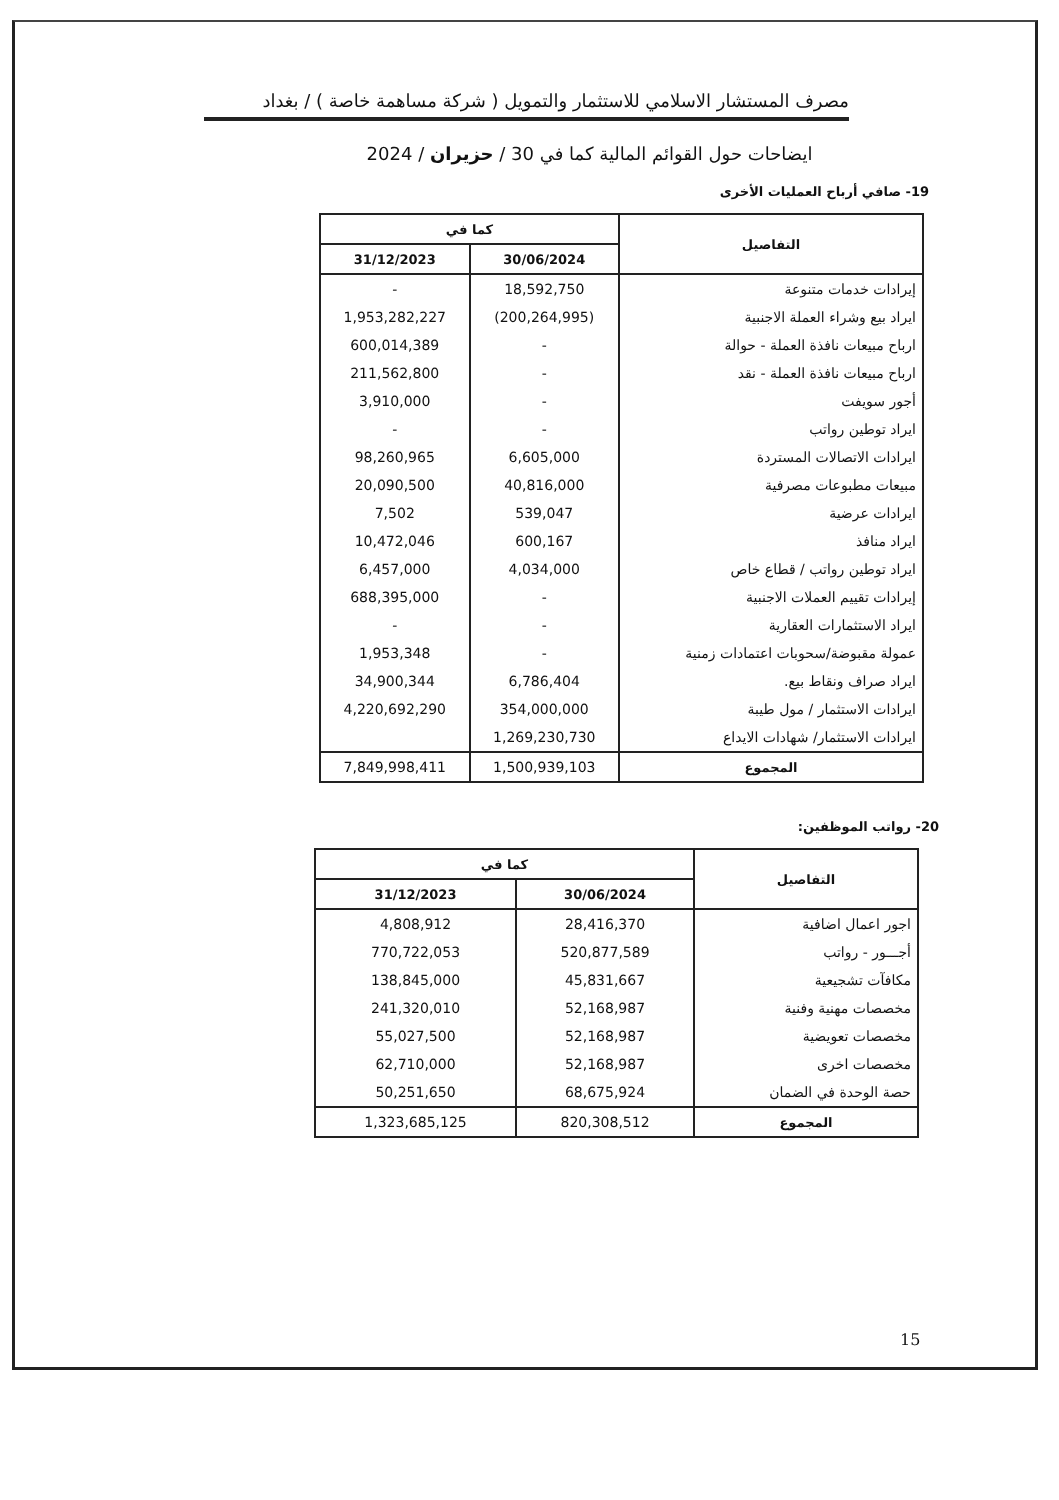مصرف المستشار الاسلامي للاستثمار والتمويل ( شركة مساهمة خاصة ) / بغداد
ايضاحات حول القوائم المالية كما في 30 / حزيران / 2024
19- صافي أرباح العمليات الأخرى
| التفاصيل | كما في | |
| --- | --- | --- |
| | 30/06/2024 | 31/12/2023 |
| إيرادات خدمات متنوعة | 18,592,750 | - |
| ايراد بيع وشراء العملة الاجنبية | (200,264,995) | 1,953,282,227 |
| ارباح مبيعات نافذة العملة - حوالة | - | 600,014,389 |
| ارباح مبيعات نافذة العملة - نقد | - | 211,562,800 |
| أجور سويفت | - | 3,910,000 |
| ايراد توطين رواتب | - | - |
| ايرادات الاتصالات المستردة | 6,605,000 | 98,260,965 |
| مبيعات مطبوعات مصرفية | 40,816,000 | 20,090,500 |
| ايرادات عرضية | 539,047 | 7,502 |
| ايراد منافذ | 600,167 | 10,472,046 |
| ايراد توطين رواتب / قطاع خاص | 4,034,000 | 6,457,000 |
| إيرادات تقييم العملات الاجنبية | - | 688,395,000 |
| ايراد الاستثمارات العقارية | - | - |
| عمولة مقبوضة/سحوبات اعتمادات زمنية | - | 1,953,348 |
| ايراد صراف ونقاط بيع. | 6,786,404 | 34,900,344 |
| ايرادات الاستثمار / مول طيبة | 354,000,000 | 4,220,692,290 |
| ايرادات الاستثمار/ شهادات الايداع | 1,269,230,730 | |
| المجموع | 1,500,939,103 | 7,849,998,411 |
20- رواتب الموظفين:
| التفاصيل | كما في | |
| --- | --- | --- |
| | 30/06/2024 | 31/12/2023 |
| اجور اعمال اضافية | 28,416,370 | 4,808,912 |
| أجـــور - رواتب | 520,877,589 | 770,722,053 |
| مكافآت تشجيعية | 45,831,667 | 138,845,000 |
| مخصصات مهنية وفنية | 52,168,987 | 241,320,010 |
| مخصصات تعويضية | 52,168,987 | 55,027,500 |
| مخصصات اخرى | 52,168,987 | 62,710,000 |
| حصة الوحدة في الضمان | 68,675,924 | 50,251,650 |
| المجموع | 820,308,512 | 1,323,685,125 |
15